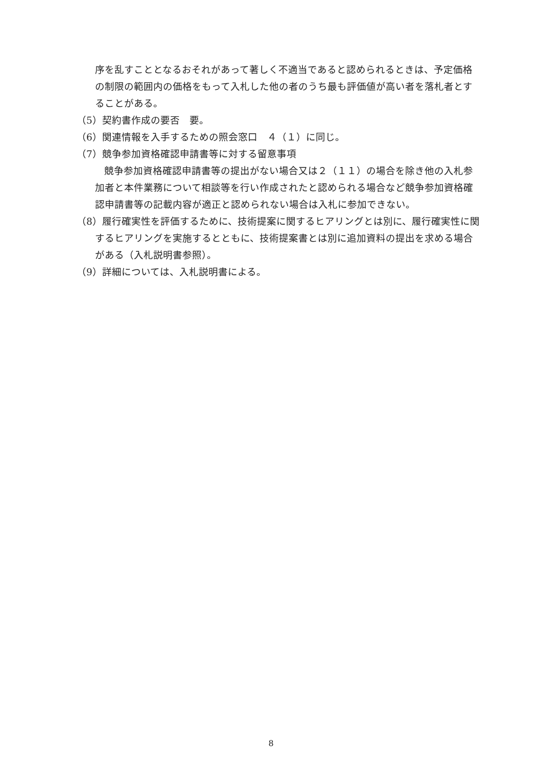序を乱すこととなるおそれがあって著しく不適当であると認められるときは、予定価格の制限の範囲内の価格をもって入札した他の者のうち最も評価値が高い者を落札者とすることがある。
（5）契約書作成の要否　要。
（6）関連情報を入手するための照会窓口　４（１）に同じ。
（7）競争参加資格確認申請書等に対する留意事項
競争参加資格確認申請書等の提出がない場合又は２（１１）の場合を除き他の入札参加者と本件業務について相談等を行い作成されたと認められる場合など競争参加資格確認申請書等の記載内容が適正と認められない場合は入札に参加できない。
（8）履行確実性を評価するために、技術提案に関するヒアリングとは別に、履行確実性に関するヒアリングを実施するとともに、技術提案書とは別に追加資料の提出を求める場合がある（入札説明書参照）。
（9）詳細については、入札説明書による。
8